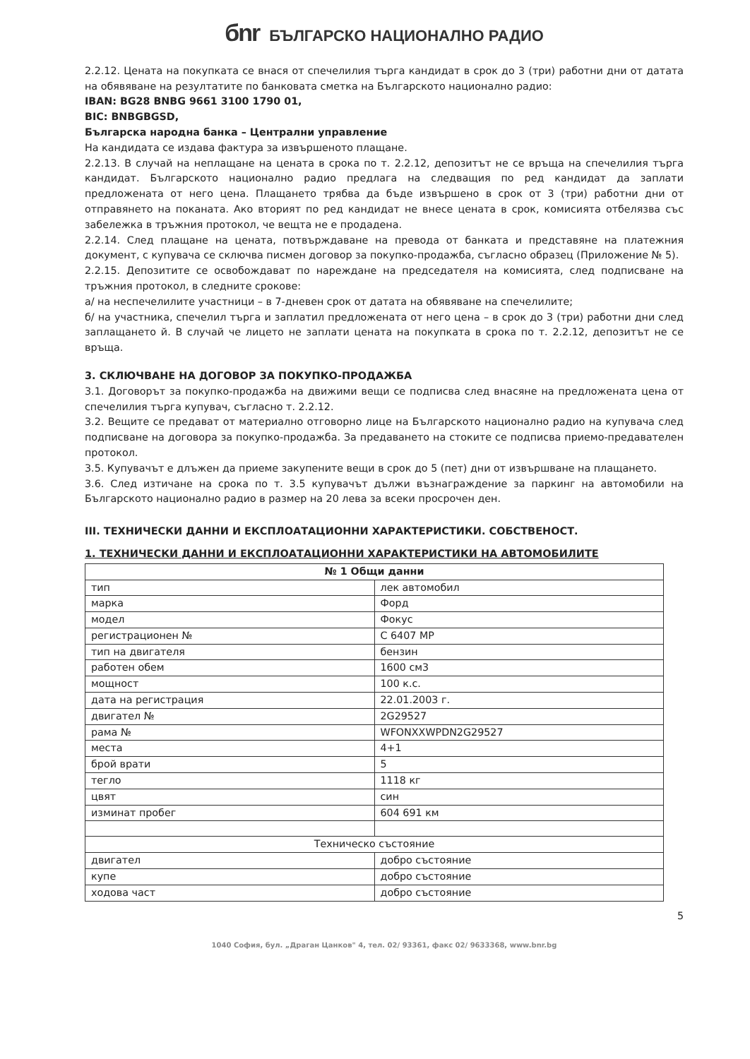бnr БЪЛГАРСКО НАЦИОНАЛНО РАДИО
2.2.12. Цената на покупката се внася от спечелилия търга кандидат в срок до 3 (три) работни дни от датата на обявяване на резултатите по банковата сметка на Българското национално радио:
IBAN: BG28 BNBG 9661 3100 1790 01,
BIC: BNBGBGSD,
Българска народна банка – Централни управление
На кандидата се издава фактура за извършеното плащане.
2.2.13. В случай на неплащане на цената в срока по т. 2.2.12, депозитът не се връща на спечелилия търга кандидат. Българското национално радио предлага на следващия по ред кандидат да заплати предложената от него цена. Плащането трябва да бъде извършено в срок от 3 (три) работни дни от отправянето на поканата. Ако вторият по ред кандидат не внесе цената в срок, комисията отбелязва със забележка в тръжния протокол, че вещта не е продадена.
2.2.14. След плащане на цената, потвърждаване на превода от банката и представяне на платежния документ, с купувача се сключва писмен договор за покупко-продажба, съгласно образец (Приложение № 5).
2.2.15. Депозитите се освобождават по нареждане на председателя на комисията, след подписване на тръжния протокол, в следните срокове:
а/ на неспечелилите участници – в 7-дневен срок от датата на обявяване на спечелилите;
б/ на участника, спечелил търга и заплатил предложената от него цена – в срок до 3 (три) работни дни след заплащането й. В случай че лицето не заплати цената на покупката в срока по т. 2.2.12, депозитът не се връща.
3. СКЛЮЧВАНЕ НА ДОГОВОР ЗА ПОКУПКО-ПРОДАЖБА
3.1. Договорът за покупко-продажба на движими вещи се подписва след внасяне на предложената цена от спечелилия търга купувач, съгласно т. 2.2.12.
3.2. Вещите се предават от материално отговорно лице на Българското национално радио на купувача след подписване на договора за покупко-продажба. За предаването на стоките се подписва приемо-предавателен протокол.
3.5. Купувачът е длъжен да приеме закупените вещи в срок до 5 (пет) дни от извършване на плащането.
3.6. След изтичане на срока по т. 3.5 купувачът дължи възнаграждение за паркинг на автомобили на Българското национално радио в размер на 20 лева за всеки просрочен ден.
III. ТЕХНИЧЕСКИ ДАННИ И ЕКСПЛОАТАЦИОННИ ХАРАКТЕРИСТИКИ. СОБСТВЕНОСТ.
1. ТЕХНИЧЕСКИ ДАННИ И ЕКСПЛОАТАЦИОННИ ХАРАКТЕРИСТИКИ НА АВТОМОБИЛИТЕ
| № 1 Общи данни | |
| тип | лек автомобил |
| марка | Форд |
| модел | Фокус |
| регистрационен № | С 6407 МР |
| тип на двигателя | бензин |
| работен обем | 1600 см3 |
| мощност | 100 к.с. |
| дата на регистрация | 22.01.2003 г. |
| двигател № | 2G29527 |
| рама № | WFONXXWPDN2G29527 |
| места | 4+1 |
| брой врати | 5 |
| тегло | 1118 кг |
| цвят | син |
| изминат пробег | 604 691 км |
| Техническо състояние | |
| двигател | добро състояние |
| купе | добро състояние |
| ходова част | добро състояние |
5
1040 София, бул. „Драган Цанков" 4, тел. 02/ 93361, факс 02/ 9633368, www.bnr.bg